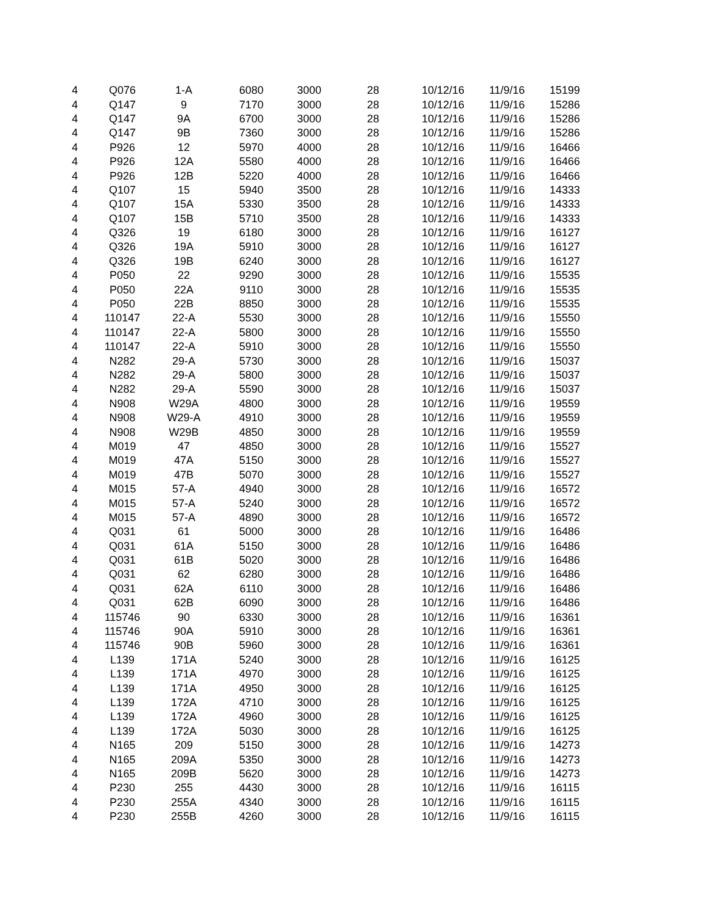| 4 | Q076 | 1-A | 6080 | 3000 | 28 | 10/12/16 | 11/9/16 | 15199 |
| 4 | Q147 | 9 | 7170 | 3000 | 28 | 10/12/16 | 11/9/16 | 15286 |
| 4 | Q147 | 9A | 6700 | 3000 | 28 | 10/12/16 | 11/9/16 | 15286 |
| 4 | Q147 | 9B | 7360 | 3000 | 28 | 10/12/16 | 11/9/16 | 15286 |
| 4 | P926 | 12 | 5970 | 4000 | 28 | 10/12/16 | 11/9/16 | 16466 |
| 4 | P926 | 12A | 5580 | 4000 | 28 | 10/12/16 | 11/9/16 | 16466 |
| 4 | P926 | 12B | 5220 | 4000 | 28 | 10/12/16 | 11/9/16 | 16466 |
| 4 | Q107 | 15 | 5940 | 3500 | 28 | 10/12/16 | 11/9/16 | 14333 |
| 4 | Q107 | 15A | 5330 | 3500 | 28 | 10/12/16 | 11/9/16 | 14333 |
| 4 | Q107 | 15B | 5710 | 3500 | 28 | 10/12/16 | 11/9/16 | 14333 |
| 4 | Q326 | 19 | 6180 | 3000 | 28 | 10/12/16 | 11/9/16 | 16127 |
| 4 | Q326 | 19A | 5910 | 3000 | 28 | 10/12/16 | 11/9/16 | 16127 |
| 4 | Q326 | 19B | 6240 | 3000 | 28 | 10/12/16 | 11/9/16 | 16127 |
| 4 | P050 | 22 | 9290 | 3000 | 28 | 10/12/16 | 11/9/16 | 15535 |
| 4 | P050 | 22A | 9110 | 3000 | 28 | 10/12/16 | 11/9/16 | 15535 |
| 4 | P050 | 22B | 8850 | 3000 | 28 | 10/12/16 | 11/9/16 | 15535 |
| 4 | 110147 | 22-A | 5530 | 3000 | 28 | 10/12/16 | 11/9/16 | 15550 |
| 4 | 110147 | 22-A | 5800 | 3000 | 28 | 10/12/16 | 11/9/16 | 15550 |
| 4 | 110147 | 22-A | 5910 | 3000 | 28 | 10/12/16 | 11/9/16 | 15550 |
| 4 | N282 | 29-A | 5730 | 3000 | 28 | 10/12/16 | 11/9/16 | 15037 |
| 4 | N282 | 29-A | 5800 | 3000 | 28 | 10/12/16 | 11/9/16 | 15037 |
| 4 | N282 | 29-A | 5590 | 3000 | 28 | 10/12/16 | 11/9/16 | 15037 |
| 4 | N908 | W29A | 4800 | 3000 | 28 | 10/12/16 | 11/9/16 | 19559 |
| 4 | N908 | W29-A | 4910 | 3000 | 28 | 10/12/16 | 11/9/16 | 19559 |
| 4 | N908 | W29B | 4850 | 3000 | 28 | 10/12/16 | 11/9/16 | 19559 |
| 4 | M019 | 47 | 4850 | 3000 | 28 | 10/12/16 | 11/9/16 | 15527 |
| 4 | M019 | 47A | 5150 | 3000 | 28 | 10/12/16 | 11/9/16 | 15527 |
| 4 | M019 | 47B | 5070 | 3000 | 28 | 10/12/16 | 11/9/16 | 15527 |
| 4 | M015 | 57-A | 4940 | 3000 | 28 | 10/12/16 | 11/9/16 | 16572 |
| 4 | M015 | 57-A | 5240 | 3000 | 28 | 10/12/16 | 11/9/16 | 16572 |
| 4 | M015 | 57-A | 4890 | 3000 | 28 | 10/12/16 | 11/9/16 | 16572 |
| 4 | Q031 | 61 | 5000 | 3000 | 28 | 10/12/16 | 11/9/16 | 16486 |
| 4 | Q031 | 61A | 5150 | 3000 | 28 | 10/12/16 | 11/9/16 | 16486 |
| 4 | Q031 | 61B | 5020 | 3000 | 28 | 10/12/16 | 11/9/16 | 16486 |
| 4 | Q031 | 62 | 6280 | 3000 | 28 | 10/12/16 | 11/9/16 | 16486 |
| 4 | Q031 | 62A | 6110 | 3000 | 28 | 10/12/16 | 11/9/16 | 16486 |
| 4 | Q031 | 62B | 6090 | 3000 | 28 | 10/12/16 | 11/9/16 | 16486 |
| 4 | 115746 | 90 | 6330 | 3000 | 28 | 10/12/16 | 11/9/16 | 16361 |
| 4 | 115746 | 90A | 5910 | 3000 | 28 | 10/12/16 | 11/9/16 | 16361 |
| 4 | 115746 | 90B | 5960 | 3000 | 28 | 10/12/16 | 11/9/16 | 16361 |
| 4 | L139 | 171A | 5240 | 3000 | 28 | 10/12/16 | 11/9/16 | 16125 |
| 4 | L139 | 171A | 4970 | 3000 | 28 | 10/12/16 | 11/9/16 | 16125 |
| 4 | L139 | 171A | 4950 | 3000 | 28 | 10/12/16 | 11/9/16 | 16125 |
| 4 | L139 | 172A | 4710 | 3000 | 28 | 10/12/16 | 11/9/16 | 16125 |
| 4 | L139 | 172A | 4960 | 3000 | 28 | 10/12/16 | 11/9/16 | 16125 |
| 4 | L139 | 172A | 5030 | 3000 | 28 | 10/12/16 | 11/9/16 | 16125 |
| 4 | N165 | 209 | 5150 | 3000 | 28 | 10/12/16 | 11/9/16 | 14273 |
| 4 | N165 | 209A | 5350 | 3000 | 28 | 10/12/16 | 11/9/16 | 14273 |
| 4 | N165 | 209B | 5620 | 3000 | 28 | 10/12/16 | 11/9/16 | 14273 |
| 4 | P230 | 255 | 4430 | 3000 | 28 | 10/12/16 | 11/9/16 | 16115 |
| 4 | P230 | 255A | 4340 | 3000 | 28 | 10/12/16 | 11/9/16 | 16115 |
| 4 | P230 | 255B | 4260 | 3000 | 28 | 10/12/16 | 11/9/16 | 16115 |